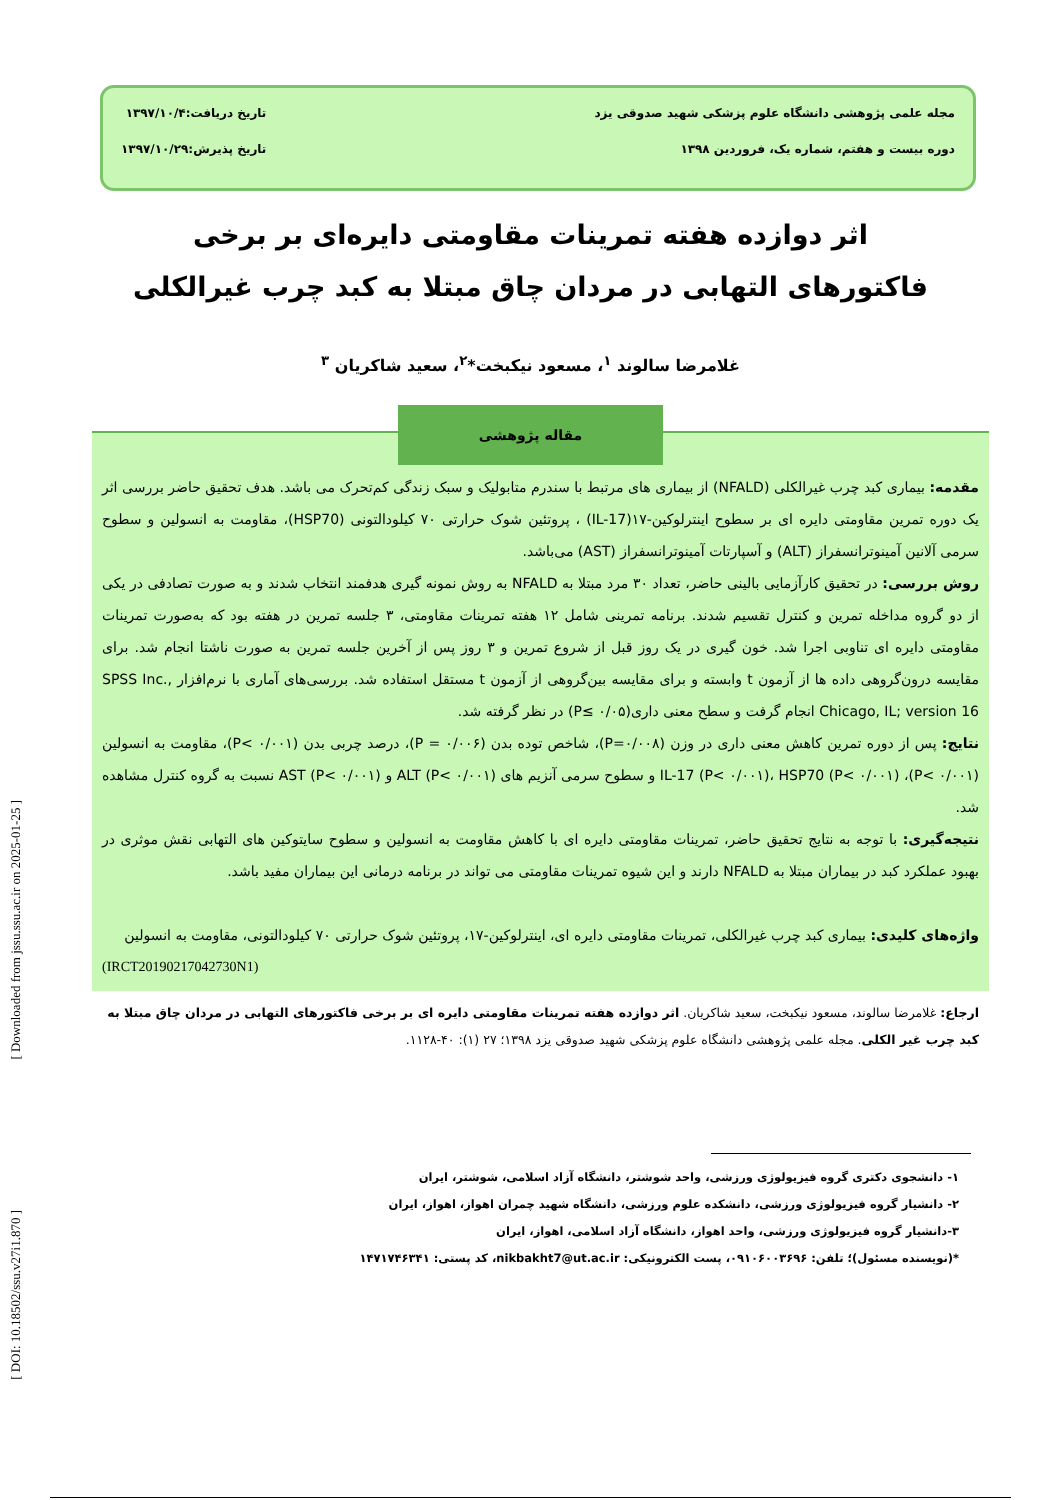مجله علمی پژوهشی دانشگاه علوم پزشکی شهید صدوقی یزد
دوره بیست و هفتم، شماره یک، فروردین ۱۳۹۸
تاریخ دریافت:۱۳۹۷/۱۰/۴
تاریخ پذیرش:۱۳۹۷/۱۰/۲۹
اثر دوازده هفته تمرینات مقاومتی دایره‌ای بر برخی فاکتورهای التهابی در مردان چاق مبتلا به کبد چرب غیرالکلی
غلامرضا سالوند <sup>۱</sup>، مسعود نیکبخت*<sup>۲</sup>، سعید شاکریان <sup>۳</sup>
مقاله پژوهشی
مقدمه: بیماری کبد چرب غیرالکلی (NFALD) از بیماری های مرتبط با سندرم متابولیک و سبک زندگی کم‌تحرک می باشد. هدف تحقیق حاضر بررسی اثر یک دوره تمرین مقاومتی دایره ای بر سطوح اینترلوکین-۱۷(IL-17) ، پروتئین شوک حرارتی ۷۰ کیلودالتونی (HSP70)، مقاومت به انسولین و سطوح سرمی آلانین آمینوترانسفراز (ALT) و آسپارتات آمینوترانسفراز (AST) می‌باشد.
روش بررسی: در تحقیق کارآزمایی بالینی حاضر، تعداد ۳۰ مرد مبتلا به NFALD به روش نمونه گیری هدفمند انتخاب شدند و به صورت تصادفی در یکی از دو گروه مداخله تمرین و کنترل تقسیم شدند. برنامه تمرینی شامل ۱۲ هفته تمرینات مقاومتی، ۳ جلسه تمرین در هفته بود که به‌صورت تمرینات مقاومتی دایره ای تناوبی اجرا شد. خون گیری در یک روز قبل از شروع تمرین و ۳ روز پس از آخرین جلسه تمرین به صورت ناشتا انجام شد. برای مقایسه درون‌گروهی داده ها از آزمون t وابسته و برای مقایسه بین‌گروهی از آزمون t مستقل استفاده شد. بررسی‌های آماری با نرم‌افزار SPSS Inc., Chicago, IL; version 16 انجام گرفت و سطح معنی داری(P≤ ۰/۰۵) در نظر گرفته شد.
نتایج: پس از دوره تمرین کاهش معنی داری در وزن (P=۰/۰۰۸)، شاخص توده بدن (P = ۰/۰۰۶)، درصد چربی بدن (P< ۰/۰۰۱)، مقاومت به انسولین (P< ۰/۰۰۱)، IL-17 (P< ۰/۰۰۱)، HSP70 (P< ۰/۰۰۱) و سطوح سرمی آنزیم های ALT (P< ۰/۰۰۱) و AST (P< ۰/۰۰۱) نسبت به گروه کنترل مشاهده شد.
نتیجه‌گیری: با توجه به نتایج تحقیق حاضر، تمرینات مقاومتی دایره ای با کاهش مقاومت به انسولین و سطوح سایتوکین های التهابی نقش موثری در بهبود عملکرد کبد در بیماران مبتلا به NFALD دارند و این شیوه تمرینات مقاومتی می تواند در برنامه درمانی این بیماران مفید باشد.
واژه‌های کلیدی: بیماری کبد چرب غیرالکلی، تمرینات مقاومتی دایره ای، اینترلوکین-۱۷، پروتئین شوک حرارتی ۷۰ کیلودالتونی، مقاومت به انسولین
(IRCT20190217042730N1)
ارجاع: غلامرضا سالوند، مسعود نیکبخت، سعید شاکریان. اثر دوازده هفته تمرینات مقاومتی دایره ای بر برخی فاکتورهای التهابی در مردان چاق مبتلا به کبد چرب غیر الکلی. مجله علمی پژوهشی دانشگاه علوم پزشکی شهید صدوقی یزد ۱۳۹۸؛ ۲۷ (۱): ۴۰-۱۱۲۸.
۱- دانشجوی دکتری گروه فیزیولوژی ورزشی، واحد شوشتر، دانشگاه آزاد اسلامی، شوشتر، ایران
۲- دانشیار گروه فیزیولوژی ورزشی، دانشکده علوم ورزشی، دانشگاه شهید چمران اهواز، اهواز، ایران
۳-دانشیار گروه فیزیولوژی ورزشی، واحد اهواز، دانشگاه آزاد اسلامی، اهواز، ایران
*(نویسنده مسئول)؛ تلفن: ۰۹۱۰۶۰۰۳۶۹۶، پست الکترونیکی: nikbakht7@ut.ac.ir، کد پستی: ۱۴۷۱۷۴۶۳۴۱
[ Downloaded from jssu.ssu.ac.ir on 2025-01-25 ]
[ DOI: 10.18502/ssu.v27i1.870 ]